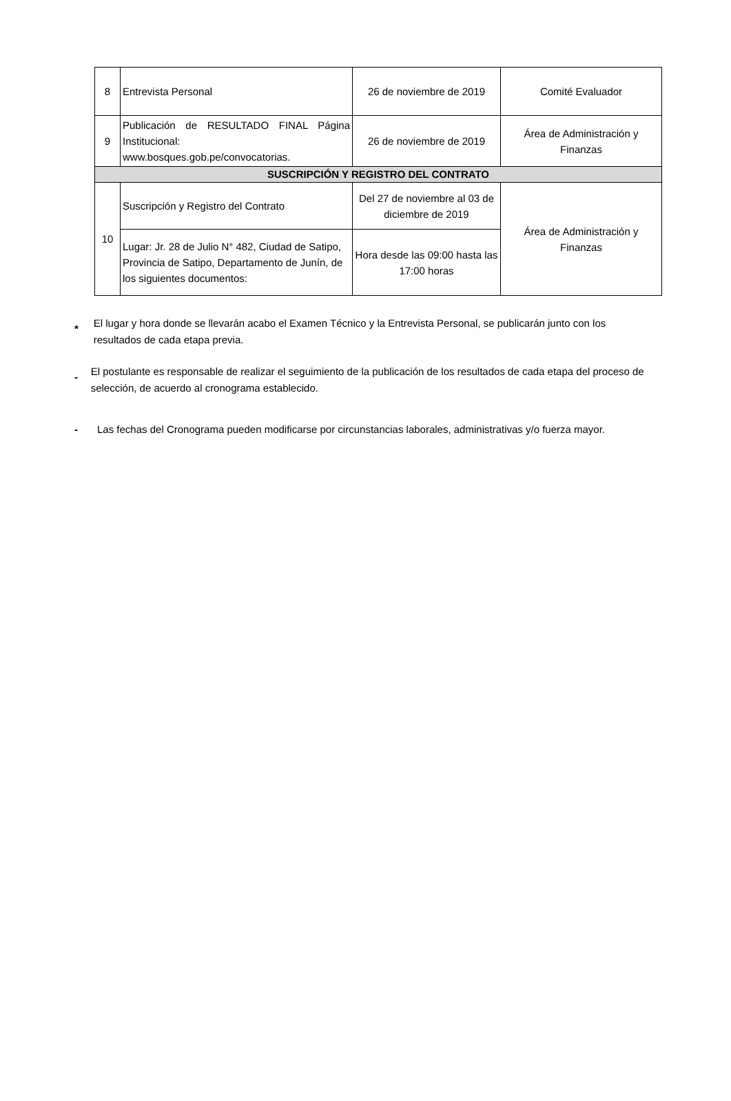| 8 | Entrevista Personal | 26 de noviembre de 2019 | Comité Evaluador |
| 9 | Publicación de RESULTADO FINAL Página Institucional: www.bosques.gob.pe/convocatorias. | 26 de noviembre de 2019 | Área de Administración y Finanzas |
| SUSCRIPCIÓN Y REGISTRO DEL CONTRATO | | | |
| 10 | Suscripción y Registro del Contrato | Del 27 de noviembre al 03 de diciembre de 2019 | Área de Administración y Finanzas |
| | Lugar: Jr. 28 de Julio N° 482, Ciudad de Satipo, Provincia de Satipo, Departamento de Junín, de los siguientes documentos: | Hora desde las 09:00 hasta las 17:00 horas | |
*
El lugar y hora donde se llevarán acabo el Examen Técnico y la Entrevista Personal, se publicarán junto con los resultados de cada etapa previa.
-
El postulante es responsable de realizar el seguimiento de la publicación de los resultados de cada etapa del proceso de selección, de acuerdo al cronograma establecido.
- Las fechas del Cronograma pueden modificarse por circunstancias laborales, administrativas y/o fuerza mayor.